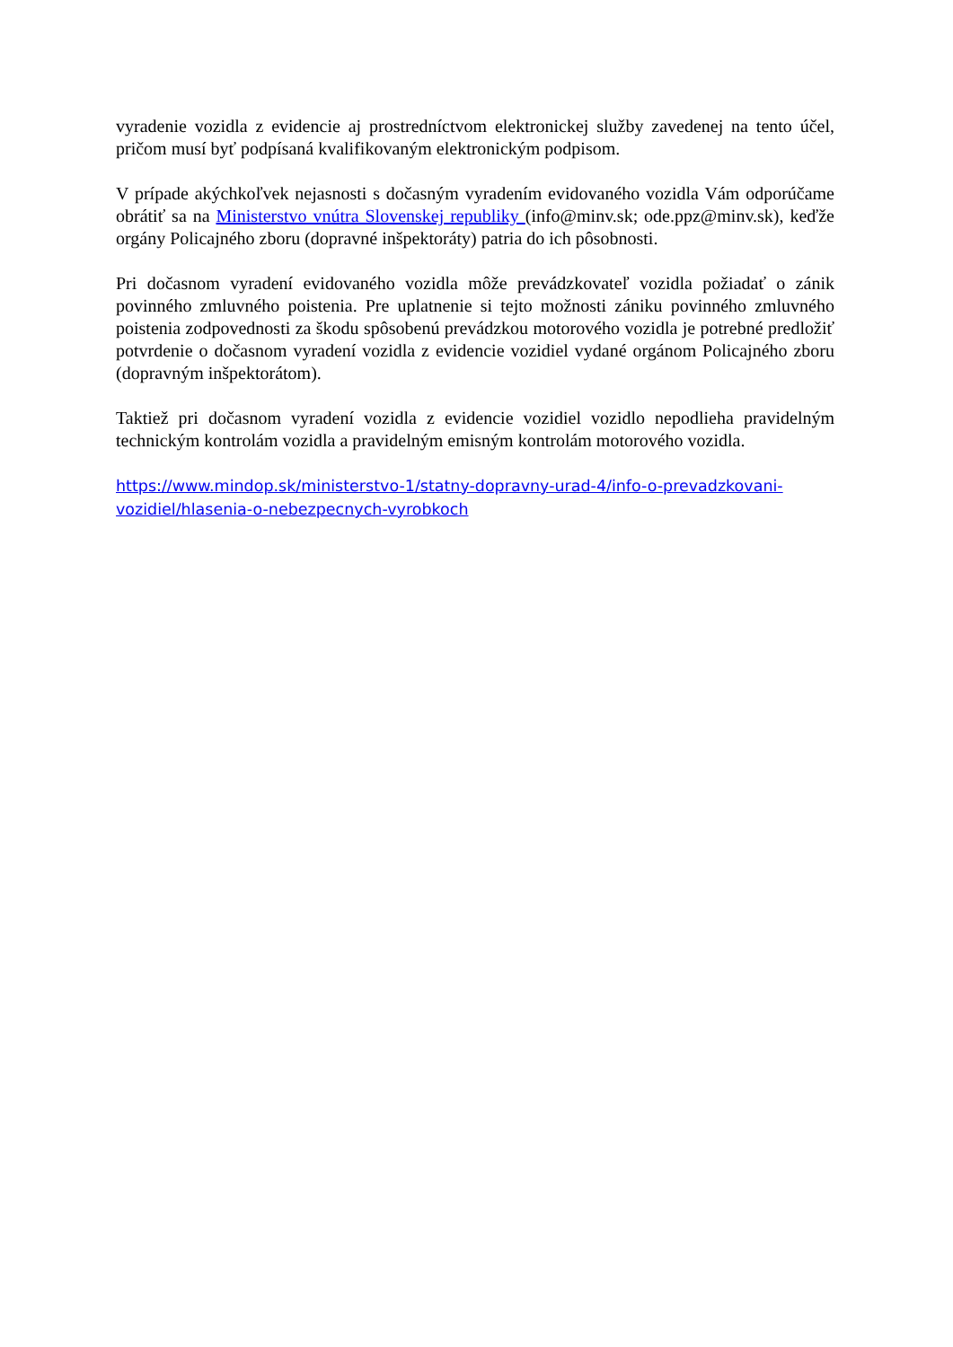vyradenie vozidla z evidencie aj prostredníctvom elektronickej služby zavedenej na tento účel, pričom musí byť podpísaná kvalifikovaným elektronickým podpisom.
V prípade akýchkoľvek nejasnosti s dočasným vyradením evidovaného vozidla Vám odporúčame obrátiť sa na Ministerstvo vnútra Slovenskej republiky (info@minv.sk; ode.ppz@minv.sk), keďže orgány Policajného zboru (dopravné inšpektoráty) patria do ich pôsobnosti.
Pri dočasnom vyradení evidovaného vozidla môže prevádzkovateľ vozidla požiadať o zánik povinného zmluvného poistenia. Pre uplatnenie si tejto možnosti zániku povinného zmluvného poistenia zodpovednosti za škodu spôsobenú prevádzkou motorového vozidla je potrebné predložiť potvrdenie o dočasnom vyradení vozidla z evidencie vozidiel vydané orgánom Policajného zboru (dopravným inšpektorátom).
Taktiež pri dočasnom vyradení vozidla z evidencie vozidiel vozidlo nepodlieha pravidelným technickým kontrolám vozidla a pravidelným emisným kontrolám motorového vozidla.
https://www.mindop.sk/ministerstvo-1/statny-dopravny-urad-4/info-o-prevadzkovani-vozidiel/hlasenia-o-nebezpecnych-vyrobkoch